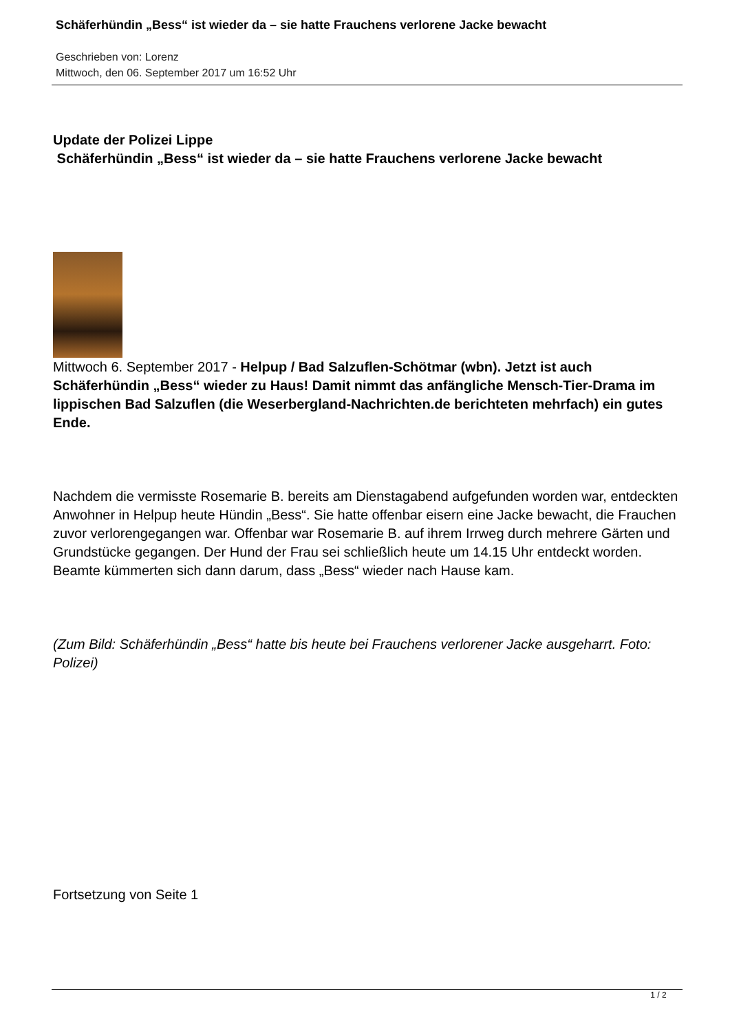Schäferhündin „Bess“ ist wieder da – sie hatte Frauchens verlorene Jacke bewacht
Geschrieben von: Lorenz
Mittwoch, den 06. September 2017 um 16:52 Uhr
Update der Polizei Lippe
Schäferhündin „Bess“ ist wieder da – sie hatte Frauchens verlorene Jacke bewacht
Mittwoch 6. September 2017 - Helpup / Bad Salzuflen-Schötmar (wbn). Jetzt ist auch Schäferhündin „Bess“ wieder zu Haus! Damit nimmt das anfängliche Mensch-Tier-Drama im lippischen Bad Salzuflen (die Weserbergland-Nachrichten.de berichteten mehrfach) ein gutes Ende.
Nachdem die vermisste Rosemarie B. bereits am Dienstagabend aufgefunden worden war, entdeckten Anwohner in Helpup heute Hündin „Bess“. Sie hatte offenbar eisern eine Jacke bewacht, die Frauchen zuvor verlorengegangen war. Offenbar war Rosemarie B. auf ihrem Irrweg durch mehrere Gärten und Grundstücke gegangen. Der Hund der Frau sei schließlich heute um 14.15 Uhr entdeckt worden. Beamte kümmerten sich dann darum, dass „Bess“ wieder nach Hause kam.
(Zum Bild: Schäferhündin „Bess“ hatte bis heute bei Frauchens verlorener Jacke ausgeharrt. Foto: Polizei)
Fortsetzung von Seite 1
1 / 2